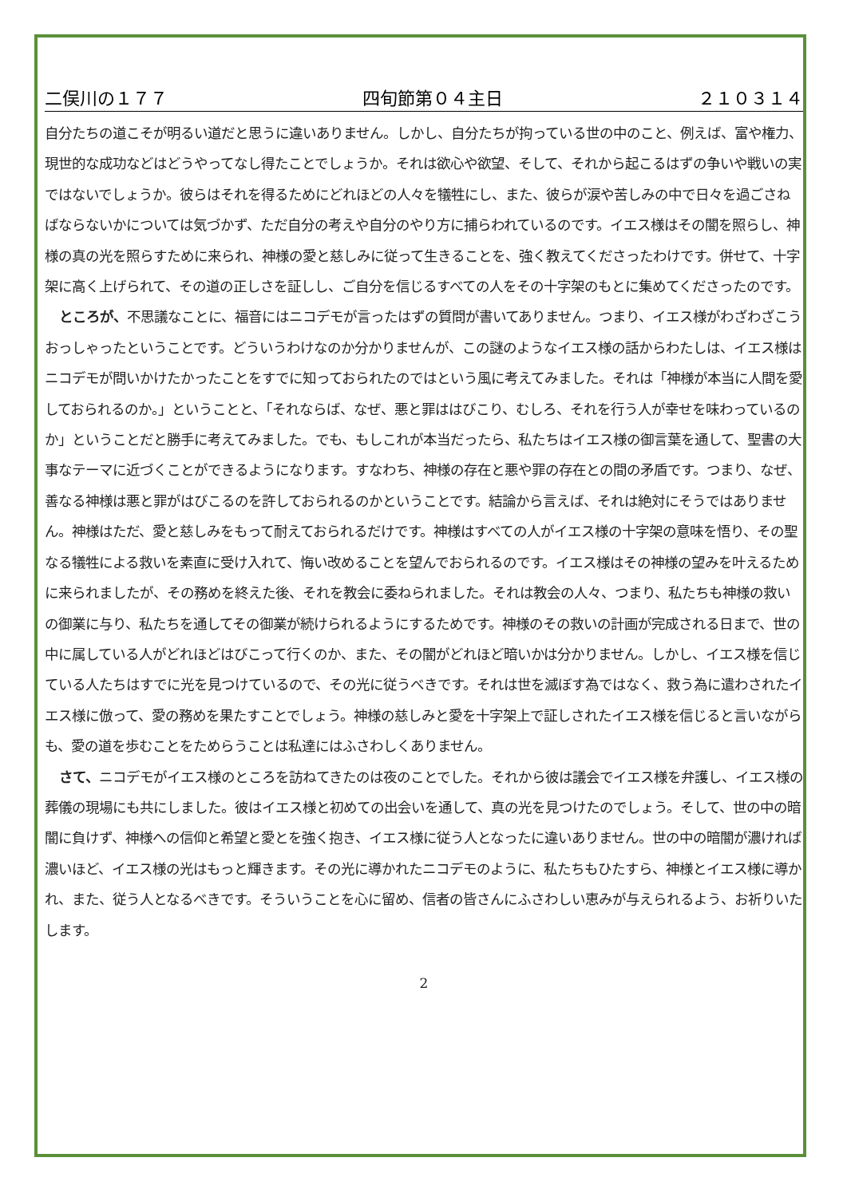二俣川の１７７ 四旬節第０４主日 ２１０３１４
自分たちの道こそが明るい道だと思うに違いありません。しかし、自分たちが拘っている世の中のこと、例えば、富や権力、現世的な成功などはどうやってなし得たことでしょうか。それは欲心や欲望、そして、それから起こるはずの争いや戦いの実ではないでしょうか。彼らはそれを得るためにどれほどの人々を犠牲にし、また、彼らが涙や苦しみの中で日々を過ごさねばならないかについては気づかず、ただ自分の考えや自分のやり方に捕らわれているのです。イエス様はその闇を照らし、神様の真の光を照らすために来られ、神様の愛と慈しみに従って生きることを、強く教えてくださったわけです。併せて、十字架に高く上げられて、その道の正しさを証しし、ご自分を信じるすべての人をその十字架のもとに集めてくださったのです。
ところが、不思議なことに、福音にはニコデモが言ったはずの質問が書いてありません。つまり、イエス様がわざわざこうおっしゃったということです。どういうわけなのか分かりませんが、この謎のようなイエス様の話からわたしは、イエス様はニコデモが問いかけたかったことをすでに知っておられたのではという風に考えてみました。それは「神様が本当に人間を愛しておられるのか。」ということと、「それならば、なぜ、悪と罪ははびこり、むしろ、それを行う人が幸せを味わっているのか」ということだと勝手に考えてみました。でも、もしこれが本当だったら、私たちはイエス様の御言葉を通して、聖書の大事なテーマに近づくことができるようになります。すなわち、神様の存在と悪や罪の存在との間の矛盾です。つまり、なぜ、善なる神様は悪と罪がはびこるのを許しておられるのかということです。結論から言えば、それは絶対にそうではありません。神様はただ、愛と慈しみをもって耐えておられるだけです。神様はすべての人がイエス様の十字架の意味を悟り、その聖なる犠牲による救いを素直に受け入れて、悔い改めることを望んでおられるのです。イエス様はその神様の望みを叶えるために来られましたが、その務めを終えた後、それを教会に委ねられました。それは教会の人々、つまり、私たちも神様の救いの御業に与り、私たちを通してその御業が続けられるようにするためです。神様のその救いの計画が完成される日まで、世の中に属している人がどれほどはびこって行くのか、また、その闇がどれほど暗いかは分かりません。しかし、イエス様を信じている人たちはすでに光を見つけているので、その光に従うべきです。それは世を滅ぼす為ではなく、救う為に遣わされたイエス様に倣って、愛の務めを果たすことでしょう。神様の慈しみと愛を十字架上で証しされたイエス様を信じると言いながらも、愛の道を歩むことをためらうことは私達にはふさわしくありません。
さて、ニコデモがイエス様のところを訪ねてきたのは夜のことでした。それから彼は議会でイエス様を弁護し、イエス様の葬儀の現場にも共にしました。彼はイエス様と初めての出会いを通して、真の光を見つけたのでしょう。そして、世の中の暗闇に負けず、神様への信仰と希望と愛とを強く抱き、イエス様に従う人となったに違いありません。世の中の暗闇が濃ければ濃いほど、イエス様の光はもっと輝きます。その光に導かれたニコデモのように、私たちもひたすら、神様とイエス様に導かれ、また、従う人となるべきです。そういうことを心に留め、信者の皆さんにふさわしい恵みが与えられるよう、お祈りいたします。
2